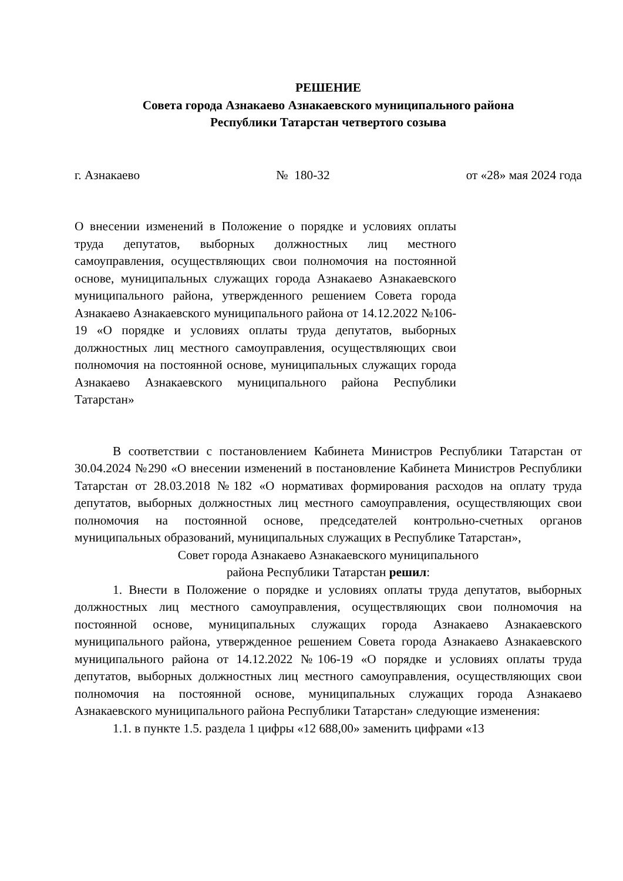РЕШЕНИЕ
Совета города Азнакаево Азнакаевского муниципального района
Республики Татарстан четвертого созыва
г. Азнакаево № 180-32 от «28» мая 2024 года
О внесении изменений в Положение о порядке и условиях оплаты труда депутатов, выборных должностных лиц местного самоуправления, осуществляющих свои полномочия на постоянной основе, муниципальных служащих города Азнакаево Азнакаевского муниципального района, утвержденного решением Совета города Азнакаево Азнакаевского муниципального района от 14.12.2022 №106-19 «О порядке и условиях оплаты труда депутатов, выборных должностных лиц местного самоуправления, осуществляющих свои полномочия на постоянной основе, муниципальных служащих города Азнакаево Азнакаевского муниципального района Республики Татарстан»
В соответствии с постановлением Кабинета Министров Республики Татарстан от 30.04.2024 №290 «О внесении изменений в постановление Кабинета Министров Республики Татарстан от 28.03.2018 №182 «О нормативах формирования расходов на оплату труда депутатов, выборных должностных лиц местного самоуправления, осуществляющих свои полномочия на постоянной основе, председателей контрольно-счетных органов муниципальных образований, муниципальных служащих в Республике Татарстан»,
Совет города Азнакаево Азнакаевского муниципального
района Республики Татарстан решил:
1. Внести в Положение о порядке и условиях оплаты труда депутатов, выборных должностных лиц местного самоуправления, осуществляющих свои полномочия на постоянной основе, муниципальных служащих города Азнакаево Азнакаевского муниципального района, утвержденное решением Совета города Азнакаево Азнакаевского муниципального района от 14.12.2022 №106-19 «О порядке и условиях оплаты труда депутатов, выборных должностных лиц местного самоуправления, осуществляющих свои полномочия на постоянной основе, муниципальных служащих города Азнакаево Азнакаевского муниципального района Республики Татарстан» следующие изменения:
1.1. в пункте 1.5. раздела 1 цифры «12 688,00» заменить цифрами «13